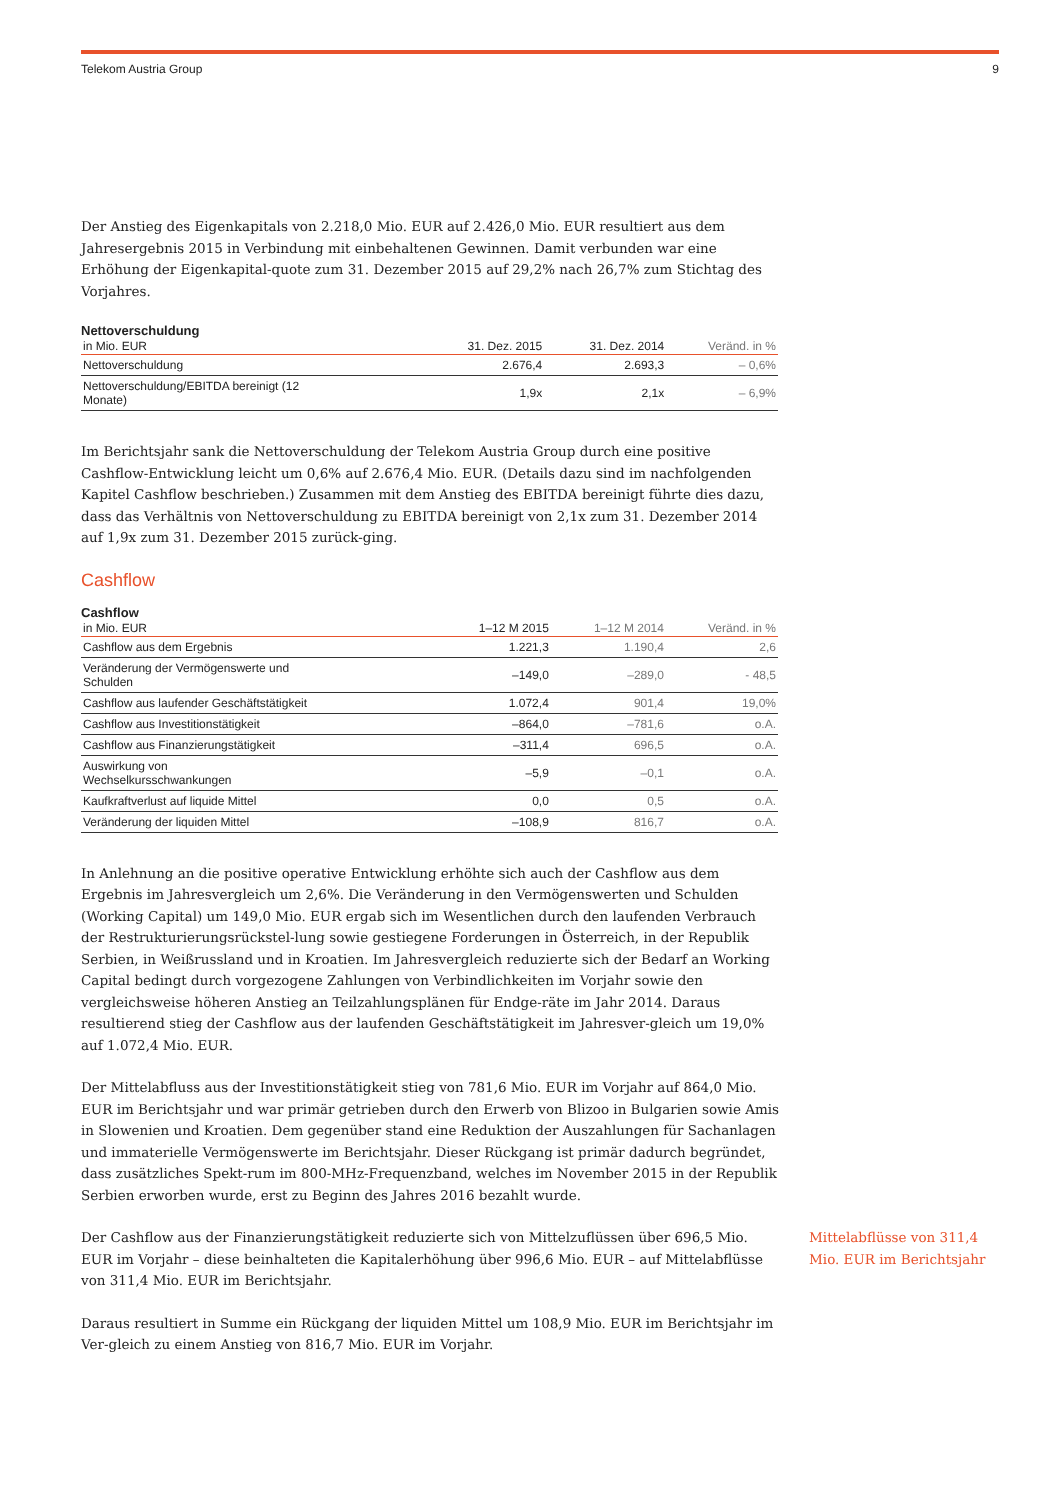Telekom Austria Group 9
Der Anstieg des Eigenkapitals von 2.218,0 Mio. EUR auf 2.426,0 Mio. EUR resultiert aus dem Jahresergebnis 2015 in Verbindung mit einbehaltenen Gewinnen. Damit verbunden war eine Erhöhung der Eigenkapital-quote zum 31. Dezember 2015 auf 29,2% nach 26,7% zum Stichtag des Vorjahres.
Nettoverschuldung
| in Mio. EUR | 31. Dez. 2015 | 31. Dez. 2014 | Veränd. in % |
| --- | --- | --- | --- |
| Nettoverschuldung | 2.676,4 | 2.693,3 | – 0,6% |
| Nettoverschuldung/EBITDA bereinigt (12 Monate) | 1,9x | 2,1x | – 6,9% |
Im Berichtsjahr sank die Nettoverschuldung der Telekom Austria Group durch eine positive Cashflow-Entwicklung leicht um 0,6% auf 2.676,4 Mio. EUR. (Details dazu sind im nachfolgenden Kapitel Cashflow beschrieben.) Zusammen mit dem Anstieg des EBITDA bereinigt führte dies dazu, dass das Verhältnis von Nettoverschuldung zu EBITDA bereinigt von 2,1x zum 31. Dezember 2014 auf 1,9x zum 31. Dezember 2015 zurück-ging.
Cashflow
Cashflow
| in Mio. EUR | 1–12 M 2015 | 1–12 M 2014 | Veränd. in % |
| --- | --- | --- | --- |
| Cashflow aus dem Ergebnis | 1.221,3 | 1.190,4 | 2,6 |
| Veränderung der Vermögenswerte und Schulden | –149,0 | –289,0 | - 48,5 |
| Cashflow aus laufender Geschäftstätigkeit | 1.072,4 | 901,4 | 19,0% |
| Cashflow aus Investitionstätigkeit | –864,0 | –781,6 | o.A. |
| Cashflow aus Finanzierungstätigkeit | –311,4 | 696,5 | o.A. |
| Auswirkung von Wechselkursschwankungen | –5,9 | –0,1 | o.A. |
| Kaufkraftverlust auf liquide Mittel | 0,0 | 0,5 | o.A. |
| Veränderung der liquiden Mittel | –108,9 | 816,7 | o.A. |
In Anlehnung an die positive operative Entwicklung erhöhte sich auch der Cashflow aus dem Ergebnis im Jahresvergleich um 2,6%. Die Veränderung in den Vermögenswerten und Schulden (Working Capital) um 149,0 Mio. EUR ergab sich im Wesentlichen durch den laufenden Verbrauch der Restrukturierungsrückstel-lung sowie gestiegene Forderungen in Österreich, in der Republik Serbien, in Weißrussland und in Kroatien. Im Jahresvergleich reduzierte sich der Bedarf an Working Capital bedingt durch vorgezogene Zahlungen von Verbindlichkeiten im Vorjahr sowie den vergleichsweise höheren Anstieg an Teilzahlungsplänen für Endge-räte im Jahr 2014. Daraus resultierend stieg der Cashflow aus der laufenden Geschäftstätigkeit im Jahresver-gleich um 19,0% auf 1.072,4 Mio. EUR.
Der Mittelabfluss aus der Investitionstätigkeit stieg von 781,6 Mio. EUR im Vorjahr auf 864,0 Mio. EUR im Berichtsjahr und war primär getrieben durch den Erwerb von Blizoo in Bulgarien sowie Amis in Slowenien und Kroatien. Dem gegenüber stand eine Reduktion der Auszahlungen für Sachanlagen und immaterielle Vermögenswerte im Berichtsjahr. Dieser Rückgang ist primär dadurch begründet, dass zusätzliches Spekt-rum im 800-MHz-Frequenzband, welches im November 2015 in der Republik Serbien erworben wurde, erst zu Beginn des Jahres 2016 bezahlt wurde.
Der Cashflow aus der Finanzierungstätigkeit reduzierte sich von Mittelzuflüssen über 696,5 Mio. EUR im Vorjahr – diese beinhalteten die Kapitalerhöhung über 996,6 Mio. EUR – auf Mittelabflüsse von 311,4 Mio. EUR im Berichtsjahr.
Mittelabflüsse von 311,4 Mio. EUR im Berichtsjahr
Daraus resultiert in Summe ein Rückgang der liquiden Mittel um 108,9 Mio. EUR im Berichtsjahr im Ver-gleich zu einem Anstieg von 816,7 Mio. EUR im Vorjahr.